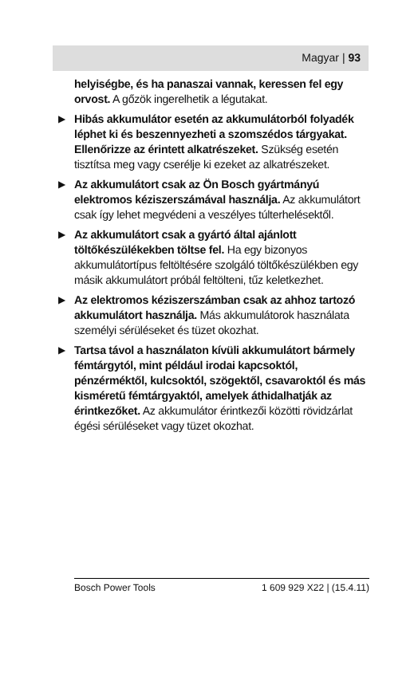Magyar | 93
helyiségbe, és ha panaszai vannak, keressen fel egy orvost. A gőzök ingerelhetik a légutakat.
▶ Hibás akkumulátor esetén az akkumulátorból folyadék léphet ki és beszennyezheti a szomszédos tárgyakat. Ellenőrizze az érintett alkatrészeket. Szükség esetén tisztítsa meg vagy cserélje ki ezeket az alkatrészeket.
▶ Az akkumulátort csak az Ön Bosch gyártmányú elektromos kéziszerszámával használja. Az akkumulátort csak így lehet megvédeni a veszélyes túlterhelésektől.
▶ Az akkumulátort csak a gyártó által ajánlott töltőkészülékekben töltse fel. Ha egy bizonyos akkumulátortípus feltöltésére szolgáló töltőkészülékben egy másik akkumulátort próbál feltölteni, tűz keletkezhet.
▶ Az elektromos kéziszerszámban csak az ahhoz tartozó akkumulátort használja. Más akkumulátorok használata személyi sérüléseket és tüzet okozhat.
▶ Tartsa távol a használaton kívüli akkumulátort bármely fémtárgytól, mint például irodai kapcsoktól, pénzérméktől, kulcsoktól, szögektől, csavaroktól és más kisméretű fémtárgyaktól, amelyek áthidalhatják az érintkezőket. Az akkumulátor érintkezői közötti rövidzárlat égési sérüléseket vagy tüzet okozhat.
Bosch Power Tools 1 609 929 X22 | (15.4.11)